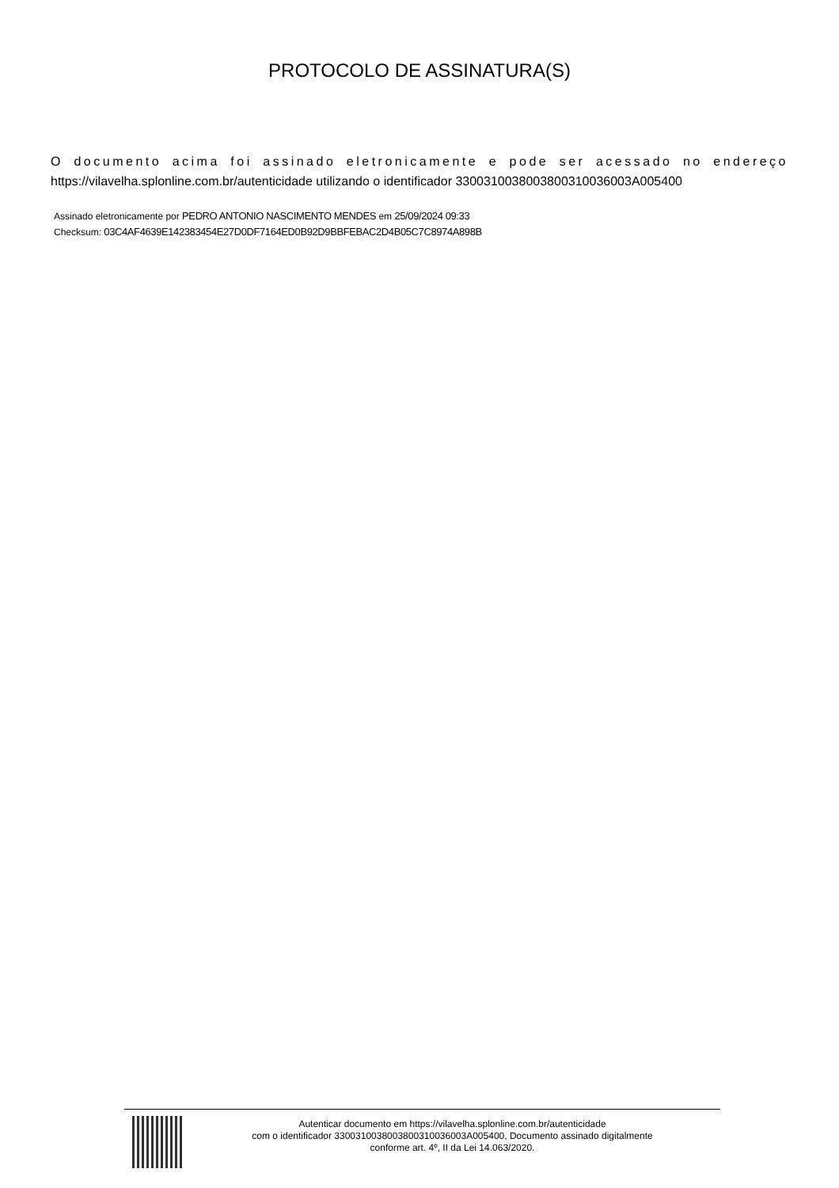PROTOCOLO DE ASSINATURA(S)
O documento acima foi assinado eletronicamente e pode ser acessado no endereço
https://vilavelha.splonline.com.br/autenticidade utilizando o identificador 330031003800380031003600​3A005400
Assinado eletronicamente por PEDRO ANTONIO NASCIMENTO MENDES em 25/09/2024 09:33
Checksum: 03C4AF4639E142383454E27D0DF7164ED0B92D9BBFEBAC2D4B05C7C8974A898B
Autenticar documento em https://vilavelha.splonline.com.br/autenticidade
com o identificador 3300310038003800310036003A005400, Documento assinado digitalmente
conforme art. 4º, II da Lei 14.063/2020.